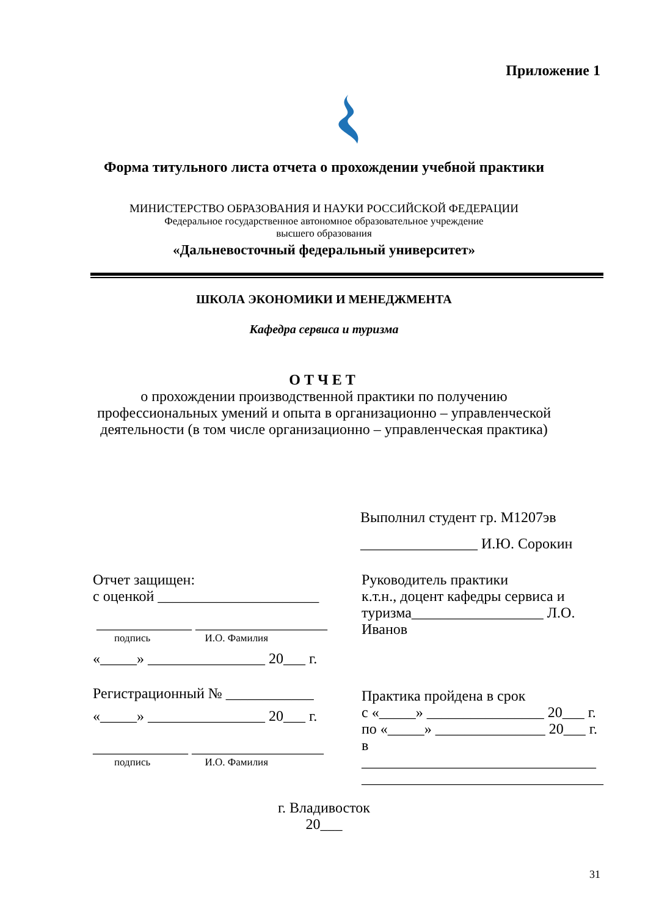Приложение 1
Форма титульного листа отчета о прохождении учебной практики
МИНИСТЕРСТВО ОБРАЗОВАНИЯ И НАУКИ РОССИЙСКОЙ ФЕДЕРАЦИИ
Федеральное государственное автономное образовательное учреждение
высшего образования
«Дальневосточный федеральный университет»
ШКОЛА ЭКОНОМИКИ И МЕНЕДЖМЕНТА
Кафедра сервиса и туризма
ОТЧЕТ
о прохождении производственной практики по получению
профессиональных умений и опыта в организационно – управленческой
деятельности (в том числе организационно – управленческая практика)
Выполнил студент гр. М1207эв
________________ И.Ю. Сорокин
Отчет защищен:
с оценкой ______________________
_____________ __________________
подпись И.О. Фамилия
«_____» ________________ 20___ г.
Регистрационный № ____________
«_____» ________________ 20___ г.
_____________ __________________
подпись И.О. Фамилия
Руководитель практики
к.т.н., доцент кафедры сервиса и
туризма__________________ Л.О.
Иванов
Практика пройдена в срок
с «_____» ________________ 20___ г.
по «_____» _______________ 20___ г.
в ________________________________
_________________________________
г. Владивосток
20___
31